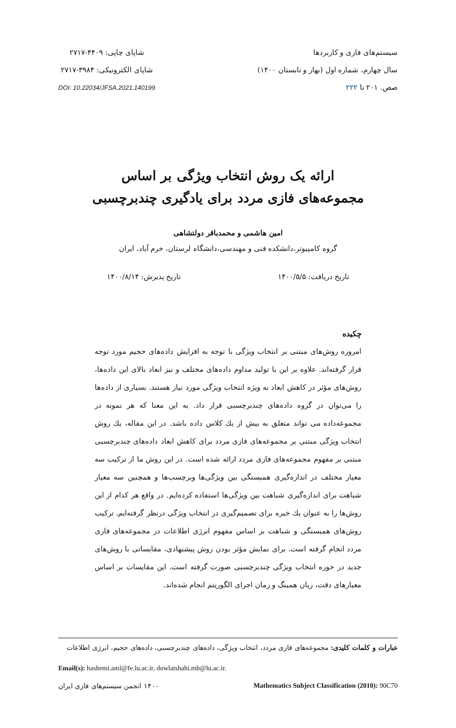سیستم‌های فازی و کاربردها
سال چهارم، شماره اول (بهار و تابستان ۱۴۰۰)
صص. ۲۰۱ تا ۲۲۲
شاپای چاپی: ۴۴۰۹-۲۷۱۷
شاپای الکترونیکی: ۳۹۸۴-۲۷۱۷
DOI: 10.22034/JFSA.2021.140199
ارائه یک روش انتخاب ویژگی بر اساس
مجموعه‌های فازی مردد برای یادگیری چندبرچسبی
امین هاشمی و محمدباقر دولتشاهی
گروه کامپیوتر،دانشکده فنی و مهندسی،دانشگاه لرستان، خرم آباد، ایران
تاریخ دریافت: ۱۴۰۰/۵/۵ تاریخ پذیرش: ۱۴۰۰/۸/۱۴
چکیده
امروزه روش‌های مبتنی بر انتخاب ویژگی با توجه به افزایش داده‌های حجیم مورد توجه قرار گرفته‌اند. علاوه بر این با تولید مداوم داده‌های مختلف و نیز ابعاد بالای این داده‌ها، روش‌های مؤثر در کاهش ابعاد به ویژه انتخاب ویژگی مورد نیاز هستند. بسیاری از داده‌ها را می‌توان در گروه داده‌های چندبرچسبی قرار داد. به این معنا که هر نمونه در مجموعه‌داده می تواند متعلق به بیش از یك کلاس داده باشد. در این مقاله، یك روش انتخاب ویژگی مبتنی بر مجموعه‌های فازی مردد برای کاهش ابعاد داده‌های چندبرچسبی مبتنی بر مفهوم مجموعه‌های فازی مردد ارائه شده است. در این روش ما از ترکیب سه معیار مختلف در اندازه‌گیری همبستگی بین ویژگی‌ها وبرچسب‌ها و همچنین سه معیار شباهت برای اندازه‌گیری شباهت بین ویژگی‌ها استفاده کرده‌ایم. در واقع هر کدام از این روش‌ها را به عنوان یك خبره برای تصمیم‌گیری در انتخاب ویژگی درنظر گرفته‌ایم. ترکیب روش‌های همبستگی و شباهت بر اساس مفهوم انرژی اطلاعات در مجموعه‌های فازی مردد انجام گرفته است. برای نمایش مؤثر بودن روش پیشنهادی، مقایساتی با روش‌های جدید در حوزه انتخاب ویژگی چندبرچسبی صورت گرفته است. این مقایسات بر اساس معیارهای دقت، زیان همینگ و زمان اجرای الگوریتم انجام شده‌اند.
عبارات و کلمات کلیدی: مجموعه‌های فازی مردد، انتخاب ویژگی، داده‌های چندبرچسبی، داده‌های حجیم، انرژی اطلاعات
Email(s): hashemi.aml@fe.lu.ac.ir, dowlatshahi.mb@lu.ac.ir.
Mathematics Subject Classification (2010): 90C70 ۱۴۰۰ انجمن سیستم‌های فازی ایران